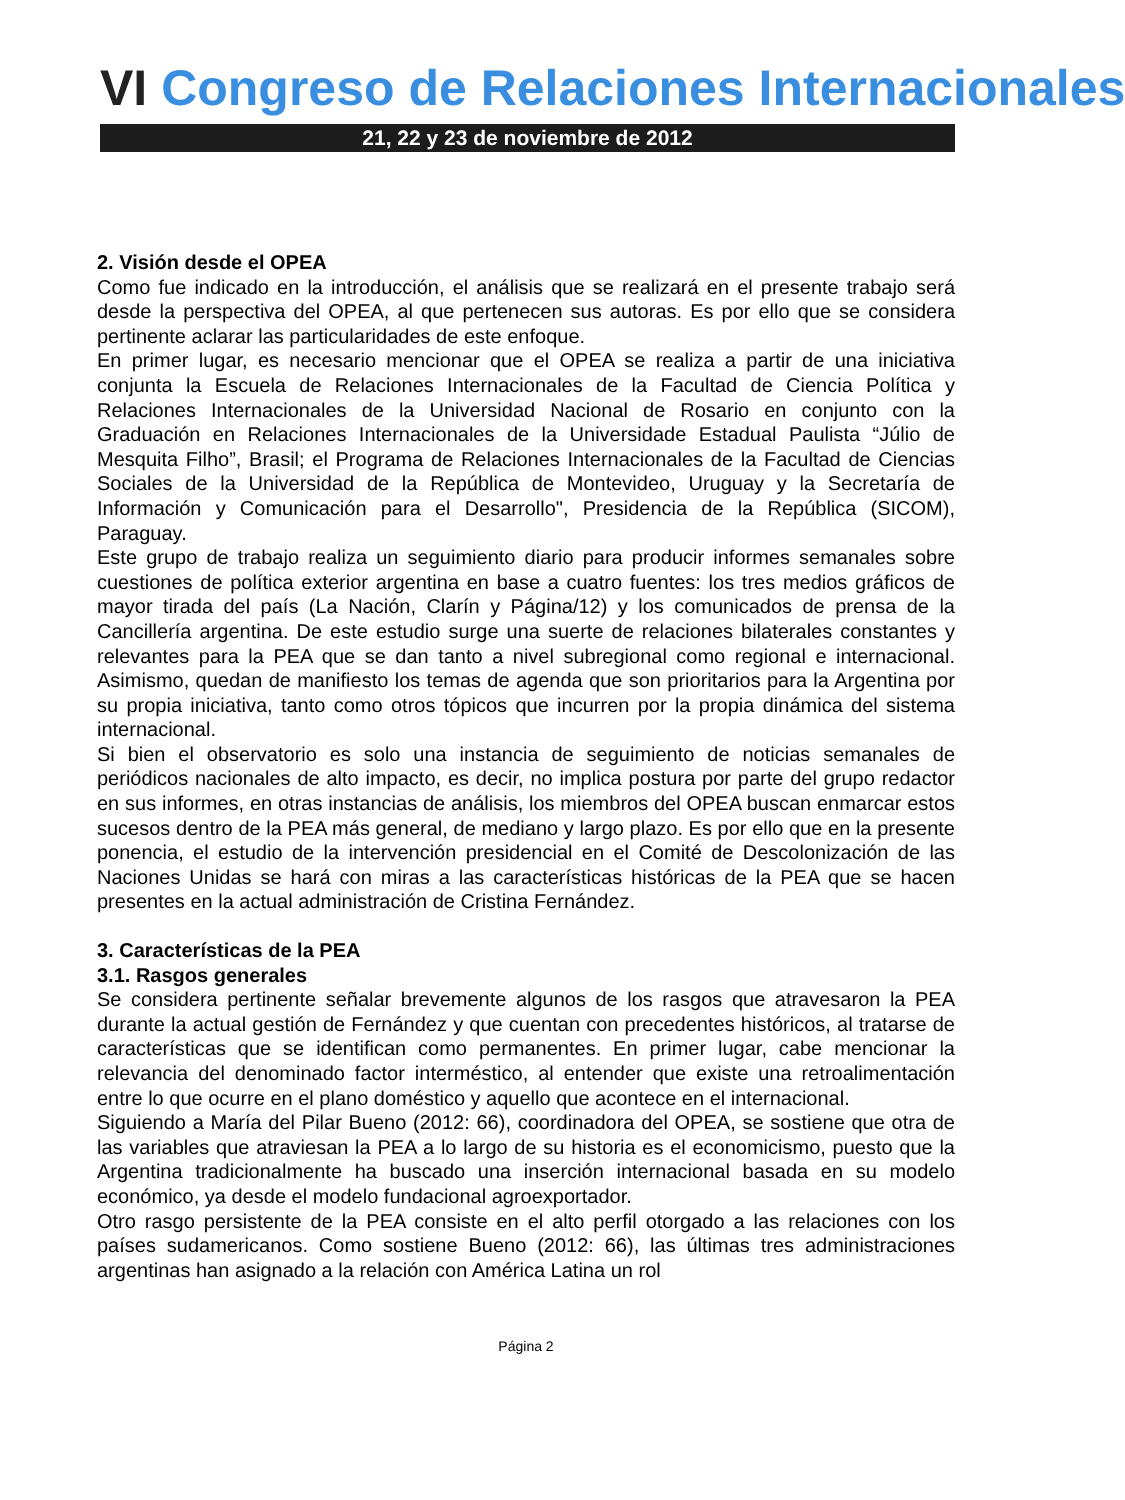VI Congreso de Relaciones Internacionales
21, 22 y 23 de noviembre de 2012
2. Visión desde el OPEA
Como fue indicado en la introducción, el análisis que se realizará en el presente trabajo será desde la perspectiva del OPEA, al que pertenecen sus autoras. Es por ello que se considera pertinente aclarar las particularidades de este enfoque.
En primer lugar, es necesario mencionar que el OPEA se realiza a partir de una iniciativa conjunta la Escuela de Relaciones Internacionales de la Facultad de Ciencia Política y Relaciones Internacionales de la Universidad Nacional de Rosario en conjunto con la Graduación en Relaciones Internacionales de la Universidade Estadual Paulista “Júlio de Mesquita Filho”, Brasil; el Programa de Relaciones Internacionales de la Facultad de Ciencias Sociales de la Universidad de la República de Montevideo, Uruguay y la Secretaría de Información y Comunicación para el Desarrollo", Presidencia de la República (SICOM), Paraguay.
Este grupo de trabajo realiza un seguimiento diario para producir informes semanales sobre cuestiones de política exterior argentina en base a cuatro fuentes: los tres medios gráficos de mayor tirada del país (La Nación, Clarín y Página/12) y los comunicados de prensa de la Cancillería argentina. De este estudio surge una suerte de relaciones bilaterales constantes y relevantes para la PEA que se dan tanto a nivel subregional como regional e internacional. Asimismo, quedan de manifiesto los temas de agenda que son prioritarios para la Argentina por su propia iniciativa, tanto como otros tópicos que incurren por la propia dinámica del sistema internacional.
Si bien el observatorio es solo una instancia de seguimiento de noticias semanales de periódicos nacionales de alto impacto, es decir, no implica postura por parte del grupo redactor en sus informes, en otras instancias de análisis, los miembros del OPEA buscan enmarcar estos sucesos dentro de la PEA más general, de mediano y largo plazo. Es por ello que en la presente ponencia, el estudio de la intervención presidencial en el Comité de Descolonización de las Naciones Unidas se hará con miras a las características históricas de la PEA que se hacen presentes en la actual administración de Cristina Fernández.
3. Características de la PEA
3.1. Rasgos generales
Se considera pertinente señalar brevemente algunos de los rasgos que atravesaron la PEA durante la actual gestión de Fernández y que cuentan con precedentes históricos, al tratarse de características que se identifican como permanentes. En primer lugar, cabe mencionar la relevancia del denominado factor interméstico, al entender que existe una retroalimentación entre lo que ocurre en el plano doméstico y aquello que acontece en el internacional.
Siguiendo a María del Pilar Bueno (2012: 66), coordinadora del OPEA, se sostiene que otra de las variables que atraviesan la PEA a lo largo de su historia es el economicismo, puesto que la Argentina tradicionalmente ha buscado una inserción internacional basada en su modelo económico, ya desde el modelo fundacional agroexportador.
Otro rasgo persistente de la PEA consiste en el alto perfil otorgado a las relaciones con los países sudamericanos. Como sostiene Bueno (2012: 66), las últimas tres administraciones argentinas han asignado a la relación con América Latina un rol
Página 2